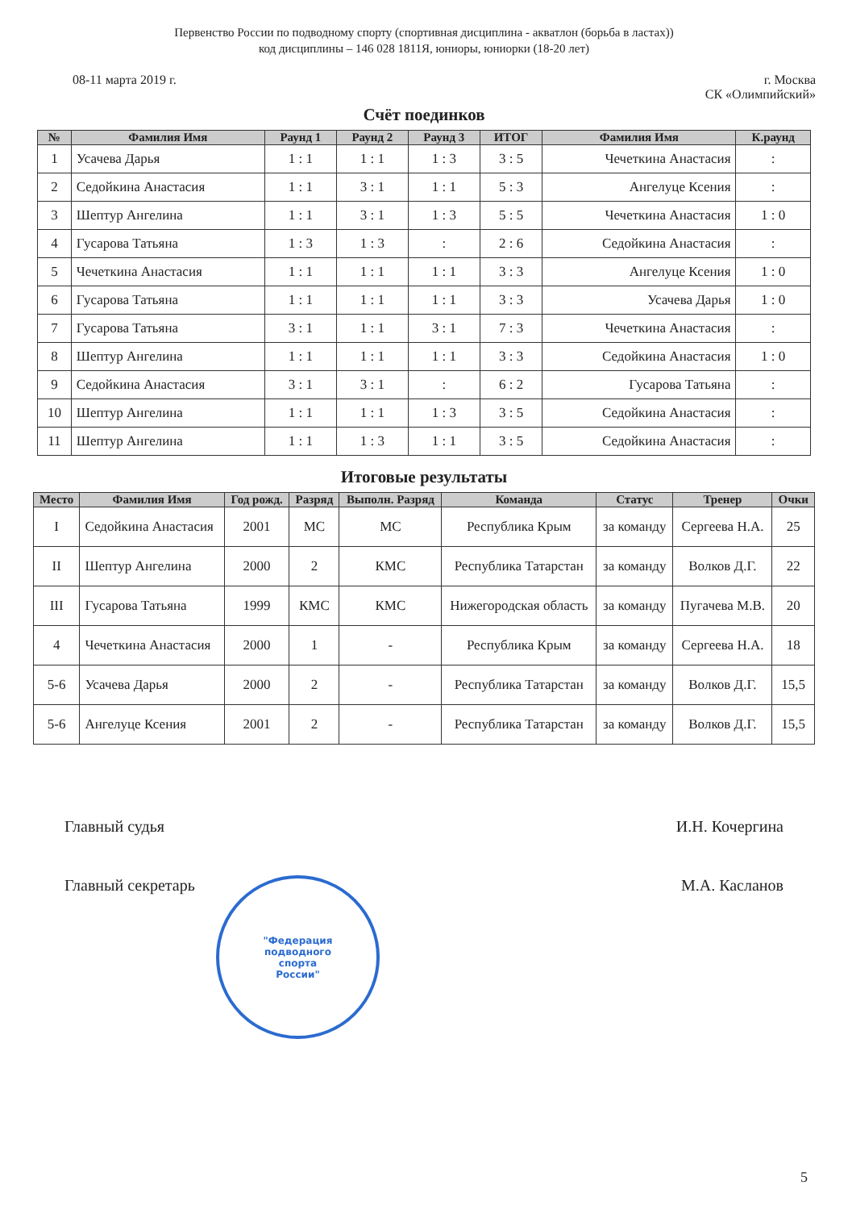Первенство России по подводному спорту (спортивная дисциплина - акватлон (борьба в ластах))
код дисциплины – 146 028 1811Я, юниоры, юниорки (18-20 лет)
08-11 марта 2019 г. г. Москва
СК «Олимпийский»
Счёт поединков
| № | Фамилия Имя | Раунд 1 | Раунд 2 | Раунд 3 | ИТОГ | Фамилия Имя | К.раунд |
| --- | --- | --- | --- | --- | --- | --- | --- |
| 1 | Усачева Дарья | 1 : 1 | 1 : 1 | 1 : 3 | 3 : 5 | Чечеткина Анастасия | : |
| 2 | Седойкина Анастасия | 1 : 1 | 3 : 1 | 1 : 1 | 5 : 3 | Ангелуце Ксения | : |
| 3 | Шептур Ангелина | 1 : 1 | 3 : 1 | 1 : 3 | 5 : 5 | Чечеткина Анастасия | 1 : 0 |
| 4 | Гусарова Татьяна | 1 : 3 | 1 : 3 | : | 2 : 6 | Седойкина Анастасия | : |
| 5 | Чечеткина Анастасия | 1 : 1 | 1 : 1 | 1 : 1 | 3 : 3 | Ангелуце Ксения | 1 : 0 |
| 6 | Гусарова Татьяна | 1 : 1 | 1 : 1 | 1 : 1 | 3 : 3 | Усачева Дарья | 1 : 0 |
| 7 | Гусарова Татьяна | 3 : 1 | 1 : 1 | 3 : 1 | 7 : 3 | Чечеткина Анастасия | : |
| 8 | Шептур Ангелина | 1 : 1 | 1 : 1 | 1 : 1 | 3 : 3 | Седойкина Анастасия | 1 : 0 |
| 9 | Седойкина Анастасия | 3 : 1 | 3 : 1 | : | 6 : 2 | Гусарова Татьяна | : |
| 10 | Шептур Ангелина | 1 : 1 | 1 : 1 | 1 : 3 | 3 : 5 | Седойкина Анастасия | : |
| 11 | Шептур Ангелина | 1 : 1 | 1 : 3 | 1 : 1 | 3 : 5 | Седойкина Анастасия | : |
Итоговые результаты
| Место | Фамилия Имя | Год рожд. | Разряд | Выполн. Разряд | Команда | Статус | Тренер | Очки |
| --- | --- | --- | --- | --- | --- | --- | --- | --- |
| I | Седойкина Анастасия | 2001 | МС | МС | Республика Крым | за команду | Сергеева Н.А. | 25 |
| II | Шептур Ангелина | 2000 | 2 | КМС | Республика Татарстан | за команду | Волков Д.Г. | 22 |
| III | Гусарова Татьяна | 1999 | КМС | КМС | Нижегородская область | за команду | Пугачева М.В. | 20 |
| 4 | Чечеткина Анастасия | 2000 | 1 | - | Республика Крым | за команду | Сергеева Н.А. | 18 |
| 5-6 | Усачева Дарья | 2000 | 2 | - | Республика Татарстан | за команду | Волков Д.Г. | 15,5 |
| 5-6 | Ангелуце Ксения | 2001 | 2 | - | Республика Татарстан | за команду | Волков Д.Г. | 15,5 |
"Федерация
подводного
спорта
России"
Главный судья И.Н. Кочергина
Главный секретарь М.А. Касланов
5